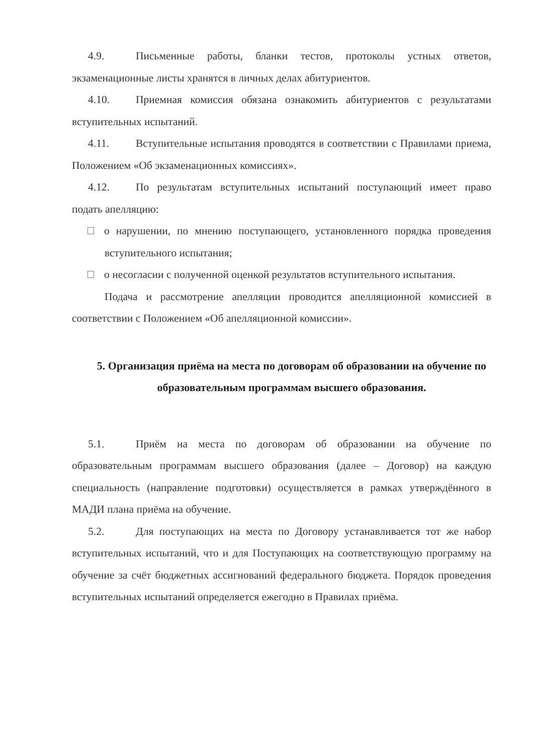4.9. Письменные работы, бланки тестов, протоколы устных ответов, экзаменационные листы хранятся в личных делах абитуриентов.
4.10. Приемная комиссия обязана ознакомить абитуриентов с результатами вступительных испытаний.
4.11. Вступительные испытания проводятся в соответствии с Правилами приема, Положением «Об экзаменационных комиссиях».
4.12. По результатам вступительных испытаний поступающий имеет право подать апелляцию:
о нарушении, по мнению поступающего, установленного порядка проведения вступительного испытания;
о несогласии с полученной оценкой результатов вступительного испытания.
Подача и рассмотрение апелляции проводится апелляционной комиссией в соответствии с Положением «Об апелляционной комиссии».
5. Организация приёма на места по договорам об образовании на обучение по образовательным программам высшего образования.
5.1. Приём на места по договорам об образовании на обучение по образовательным программам высшего образования (далее – Договор) на каждую специальность (направление подготовки) осуществляется в рамках утверждённого в МАДИ плана приёма на обучение.
5.2. Для поступающих на места по Договору устанавливается тот же набор вступительных испытаний, что и для Поступающих на соответствующую программу на обучение за счёт бюджетных ассигнований федерального бюджета. Порядок проведения вступительных испытаний определяется ежегодно в Правилах приёма.